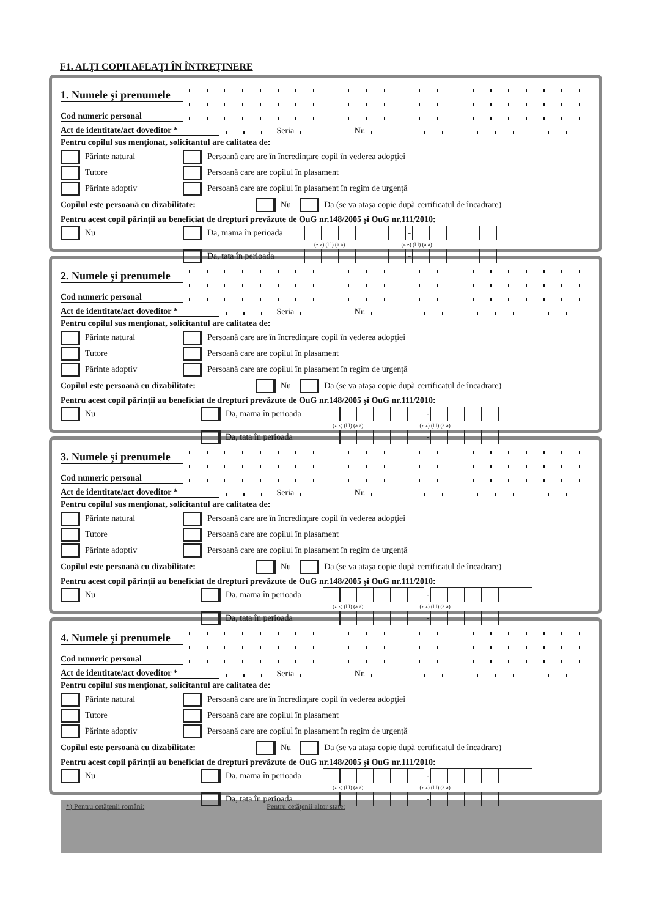F1. ALŢI COPII AFLAŢI ÎN ÎNTREŢINERE
1. Numele şi prenumele
Cod numeric personal
Act de identitate/act doveditor *
Seria
Nr.
Pentru copilul sus menţionat, solicitantul are calitatea de:
Părinte natural
Persoană care are în încredinţare copil în vederea adopţiei
Tutore
Persoană care are copilul în plasament
Părinte adoptiv
Persoană care are copilul în plasament în regim de urgenţă
Copilul este persoană cu dizabilitate: Nu Da (se va ataşa copie după certificatul de încadrare)
Pentru acest copil părinţii au beneficiat de drepturi prevăzute de OuG nr.148/2005 şi OuG nr.111/2010:
Nu Da, mama în perioada -
(z z) (l l) (a a) (z z) (l l) (a a)
Da, tata în perioada -
2. Numele şi prenumele
Cod numeric personal
Act de identitate/act doveditor *
Seria
Nr.
Pentru copilul sus menţionat, solicitantul are calitatea de:
Părinte natural
Persoană care are în încredinţare copil în vederea adopţiei
Tutore
Persoană care are copilul în plasament
Părinte adoptiv
Persoană care are copilul în plasament în regim de urgenţă
Copilul este persoană cu dizabilitate: Nu Da (se va ataşa copie după certificatul de încadrare)
Pentru acest copil părinţii au beneficiat de drepturi prevăzute de OuG nr.148/2005 şi OuG nr.111/2010:
Nu Da, mama în perioada -
(z z) (l l) (a a) (z z) (l l) (a a)
Da, tata în perioada -
3. Numele şi prenumele
Cod numeric personal
Act de identitate/act doveditor *
Seria
Nr.
Pentru copilul sus menţionat, solicitantul are calitatea de:
Părinte natural
Persoană care are în încredinţare copil în vederea adopţiei
Tutore
Persoană care are copilul în plasament
Părinte adoptiv
Persoană care are copilul în plasament în regim de urgenţă
Copilul este persoană cu dizabilitate: Nu Da (se va ataşa copie după certificatul de încadrare)
Pentru acest copil părinţii au beneficiat de drepturi prevăzute de OuG nr.148/2005 şi OuG nr.111/2010:
Nu Da, mama în perioada -
(z z) (l l) (a a) (z z) (l l) (a a)
Da, tata în perioada -
4. Numele şi prenumele
Cod numeric personal
Act de identitate/act doveditor *
Seria
Nr.
Pentru copilul sus menţionat, solicitantul are calitatea de:
Părinte natural
Persoană care are în încredinţare copil în vederea adopţiei
Tutore
Persoană care are copilul în plasament
Părinte adoptiv
Persoană care are copilul în plasament în regim de urgenţă
Copilul este persoană cu dizabilitate: Nu Da (se va ataşa copie după certificatul de încadrare)
Pentru acest copil părinţii au beneficiat de drepturi prevăzute de OuG nr.148/2005 şi OuG nr.111/2010:
Nu Da, mama în perioada -
(z z) (l l) (a a) (z z) (l l) (a a)
Da, tata în perioada -
*) Pentru cetăţenii români: Pentru cetăţenii altor state: